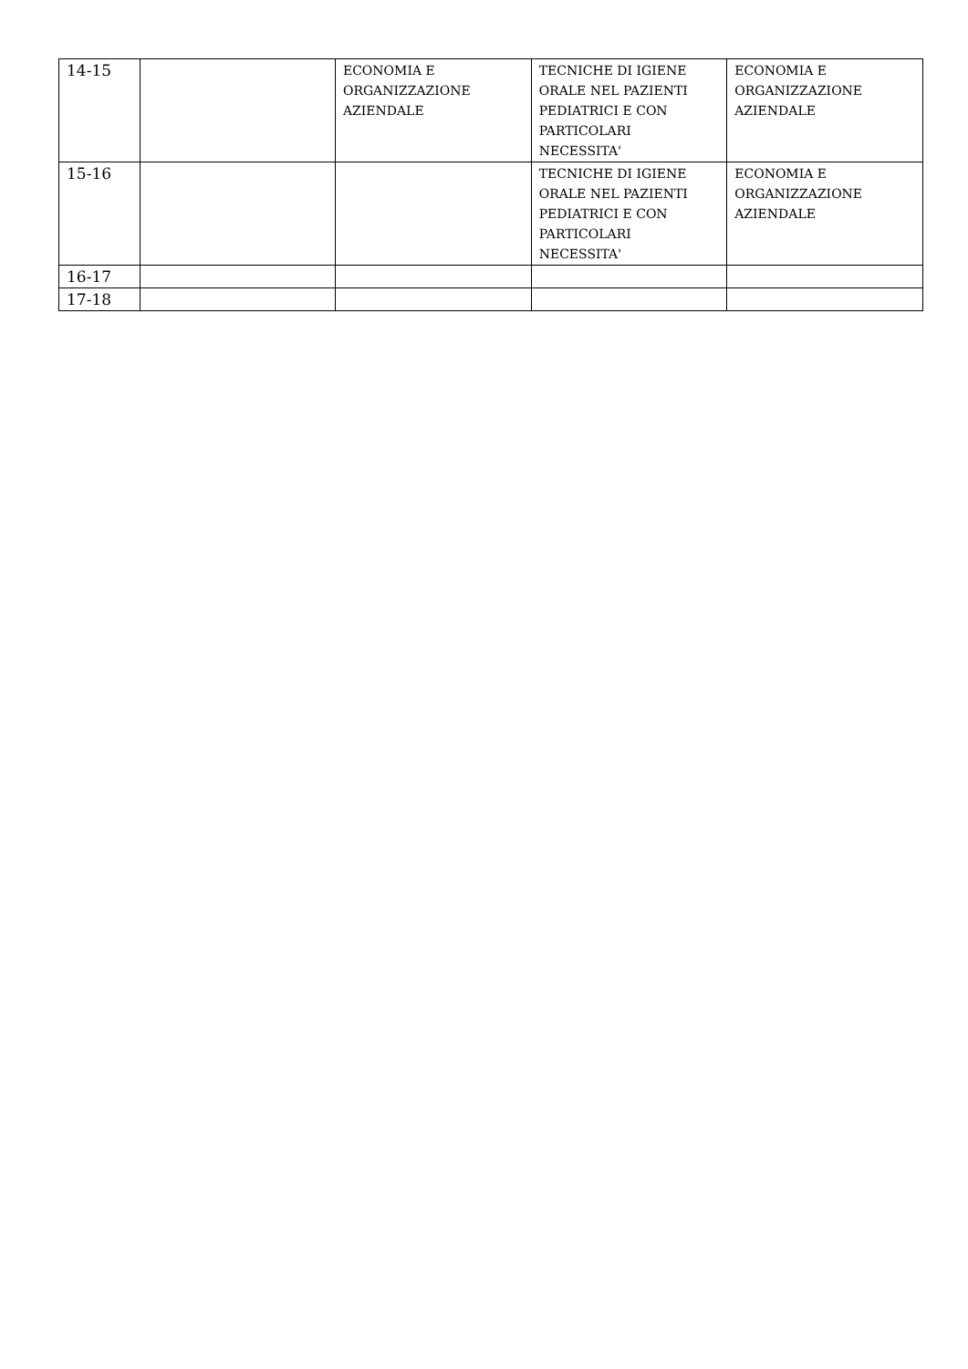| 14-15 | | ECONOMIA E ORGANIZZAZIONE AZIENDALE | TECNICHE DI IGIENE ORALE NEL PAZIENTI PEDIATRICI E CON PARTICOLARI NECESSITA' | ECONOMIA E ORGANIZZAZIONE AZIENDALE |
| 15-16 | | | TECNICHE DI IGIENE ORALE NEL PAZIENTI PEDIATRICI E CON PARTICOLARI NECESSITA' | ECONOMIA E ORGANIZZAZIONE AZIENDALE |
| 16-17 | | | | |
| 17-18 | | | | |